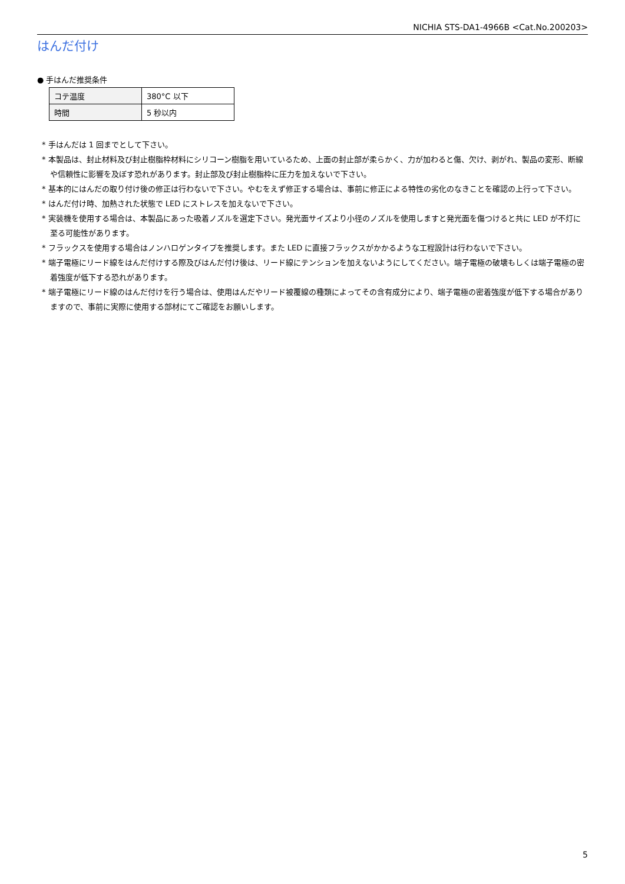NICHIA STS-DA1-4966B <Cat.No.200203>
はんだ付け
● 手はんだ推奨条件
| コテ温度 | 380°C 以下 |
| 時間 | 5 秒以内 |
* 手はんだは 1 回までとして下さい。
* 本製品は、封止材料及び封止樹脂枠材料にシリコーン樹脂を用いているため、上面の封止部が柔らかく、力が加わると傷、欠け、剥がれ、製品の変形、断線や信頼性に影響を及ぼす恐れがあります。封止部及び封止樹脂枠に圧力を加えないで下さい。
* 基本的にはんだの取り付け後の修正は行わないで下さい。やむをえず修正する場合は、事前に修正による特性の劣化のなきことを確認の上行って下さい。
* はんだ付け時、加熱された状態で LED にストレスを加えないで下さい。
* 実装機を使用する場合は、本製品にあった吸着ノズルを選定下さい。発光面サイズより小径のノズルを使用しますと発光面を傷つけると共に LED が不灯に至る可能性があります。
* フラックスを使用する場合はノンハロゲンタイプを推奨します。また LED に直接フラックスがかかるような工程設計は行わないで下さい。
* 端子電極にリード線をはんだ付けする際及びはんだ付け後は、リード線にテンションを加えないようにしてください。端子電極の破壊もしくは端子電極の密着強度が低下する恐れがあります。
* 端子電極にリード線のはんだ付けを行う場合は、使用はんだやリード被覆線の種類によってその含有成分により、端子電極の密着強度が低下する場合がありますので、事前に実際に使用する部材にてご確認をお願いします。
5